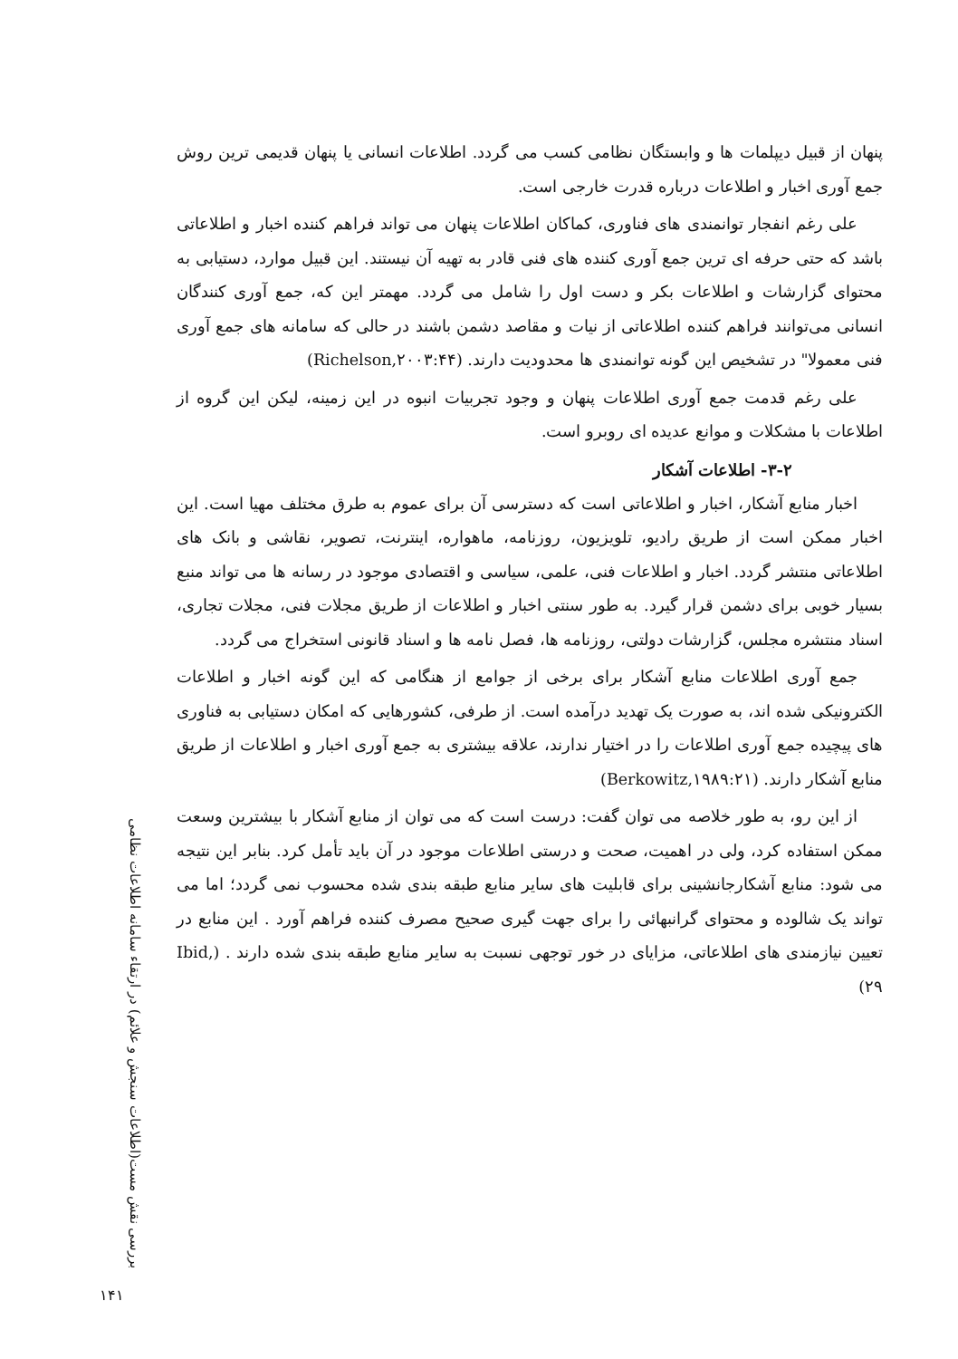پنهان از قبیل دیپلمات ها و وابستگان نظامی کسب می گردد. اطلاعات انسانی یا پنهان قدیمی ترین روش جمع آوری اخبار و اطلاعات درباره قدرت خارجی است.
علی رغم انفجار توانمندی های فناوری، کماکان اطلاعات پنهان می تواند فراهم کننده اخبار و اطلاعاتی باشد که حتی حرفه ای ترین جمع آوری کننده های فنی قادر به تهیه آن نیستند. این قبیل موارد، دستیابی به محتوای گزارشات و اطلاعات بکر و دست اول را شامل می گردد. مهمتر این که، جمع آوری کنندگان انسانی می‌توانند فراهم کننده اطلاعاتی از نیات و مقاصد دشمن باشند در حالی که سامانه های جمع آوری فنی معمولا" در تشخیص این گونه توانمندی ها محدودیت دارند. (Richelson,۲۰۰۳:۴۴)
علی رغم قدمت جمع آوری اطلاعات پنهان و وجود تجربیات انبوه در این زمینه، لیکن این گروه از اطلاعات با مشکلات و موانع عدیده ای روبرو است.
۳-۲- اطلاعات آشکار
اخبار منابع آشکار، اخبار و اطلاعاتی است که دسترسی آن برای عموم به طرق مختلف مهیا است. این اخبار ممکن است از طریق رادیو، تلویزیون، روزنامه، ماهواره، اینترنت، تصویر، نقاشی و بانک های اطلاعاتی منتشر گردد. اخبار و اطلاعات فنی، علمی، سیاسی و اقتصادی موجود در رسانه ها می تواند منبع بسیار خوبی برای دشمن قرار گیرد. به طور سنتی اخبار و اطلاعات از طریق مجلات فنی، مجلات تجاری، اسناد منتشره مجلس، گزارشات دولتی، روزنامه ها، فصل نامه ها و اسناد قانونی استخراج می گردد.
جمع آوری اطلاعات منابع آشکار برای برخی از جوامع از هنگامی که این گونه اخبار و اطلاعات الکترونیکی شده اند، به صورت یک تهدید درآمده است. از طرفی، کشورهایی که امکان دستیابی به فناوری های پیچیده جمع آوری اطلاعات را در اختیار ندارند، علاقه بیشتری به جمع آوری اخبار و اطلاعات از طریق منابع آشکار دارند. (Berkowitz,۱۹۸۹:۲۱)
از این رو، به طور خلاصه می توان گفت: درست است که می توان از منابع آشکار با بیشترین وسعت ممکن استفاده کرد، ولی در اهمیت، صحت و درستی اطلاعات موجود در آن باید تأمل کرد. بنابر این نتیجه می شود: منابع آشکارجانشینی برای قابلیت های سایر منابع طبقه بندی شده محسوب نمی گردد؛ اما می تواند یک شالوده و محتوای گرانبهائی را برای جهت گیری صحیح مصرف کننده فراهم آورد . این منابع در تعیین نیازمندی های اطلاعاتی، مزایای در خور توجهی نسبت به سایر منابع طبقه بندی شده دارند . (Ibid, ۲۹)
بررسی نقش مست(اطلاعات سنجش و علائم) در ارتقاء سامانه اطلاعات نظامی
۱۴۱